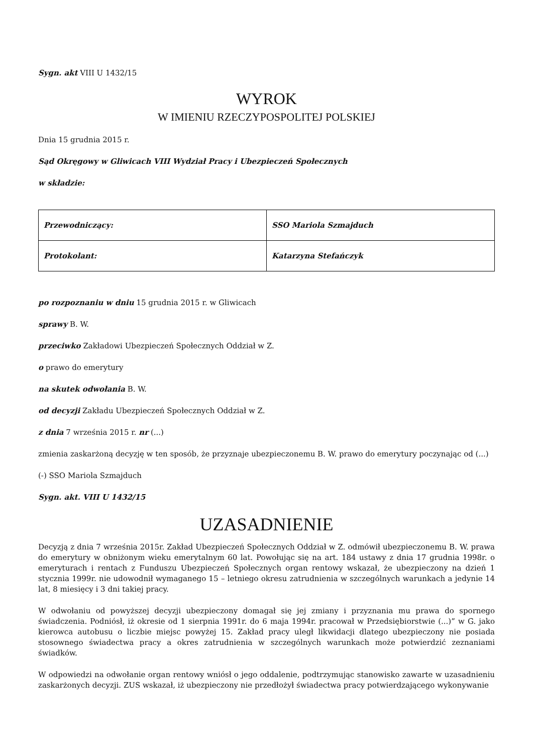Sygn. akt VIII U 1432/15
WYROK
W IMIENIU RZECZYPOSPOLITEJ POLSKIEJ
Dnia 15 grudnia 2015 r.
Sąd Okręgowy w Gliwicach VIII Wydział Pracy i Ubezpieczeń Społecznych
w składzie:
| Przewodniczący: | SSO Mariola Szmajduch |
| Protokolant: | Katarzyna Stefańczyk |
po rozpoznaniu w dniu 15 grudnia 2015 r. w Gliwicach
sprawy B. W.
przeciwko Zakładowi Ubezpieczeń Społecznych Oddział w Z.
o prawo do emerytury
na skutek odwołania B. W.
od decyzji Zakładu Ubezpieczeń Społecznych Oddział w Z.
z dnia 7 września 2015 r. nr (...)
zmienia zaskarżoną decyzję w ten sposób, że przyznaje ubezpieczonemu B. W. prawo do emerytury poczynając od (...)
(-) SSO Mariola Szmajduch
Sygn. akt. VIII U 1432/15
UZASADNIENIE
Decyzją z dnia 7 września 2015r. Zakład Ubezpieczeń Społecznych Oddział w Z. odmówił ubezpieczonemu B. W. prawa do emerytury w obniżonym wieku emerytalnym 60 lat. Powołując się na art. 184 ustawy z dnia 17 grudnia 1998r. o emeryturach i rentach z Funduszu Ubezpieczeń Społecznych organ rentowy wskazał, że ubezpieczony na dzień 1 stycznia 1999r. nie udowodnił wymaganego 15 – letniego okresu zatrudnienia w szczególnych warunkach a jedynie 14 lat, 8 miesięcy i 3 dni takiej pracy.
W odwołaniu od powyższej decyzji ubezpieczony domagał się jej zmiany i przyznania mu prawa do spornego świadczenia. Podniósł, iż okresie od 1 sierpnia 1991r. do 6 maja 1994r. pracował w Przedsiębiorstwie (...)” w G. jako kierowca autobusu o liczbie miejsc powyżej 15. Zakład pracy uległ likwidacji dlatego ubezpieczony nie posiada stosownego świadectwa pracy a okres zatrudnienia w szczególnych warunkach może potwierdzić zeznaniami świadków.
W odpowiedzi na odwołanie organ rentowy wniósł o jego oddalenie, podtrzymując stanowisko zawarte w uzasadnieniu zaskarżonych decyzji. ZUS wskazał, iż ubezpieczony nie przedłożył świadectwa pracy potwierdzającego wykonywanie